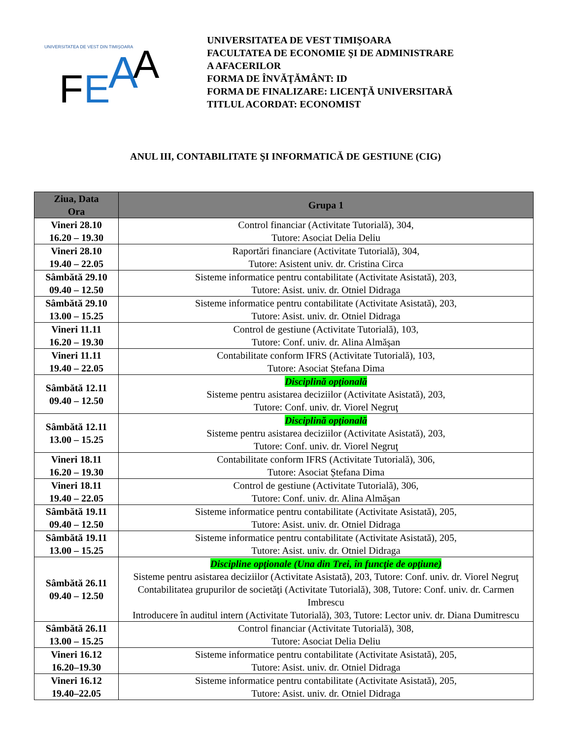UNIVERSITATEA DE VEST DIN TIMIŞOARA
F
E
A
A
UNIVERSITATEA DE VEST TIMIŞOARA
FACULTATEA DE ECONOMIE ŞI DE ADMINISTRARE
A AFACERILOR
FORMA DE ÎNVĂŢĂMÂNT: ID
FORMA DE FINALIZARE: LICENŢĂ UNIVERSITARĂ
TITLUL ACORDAT: ECONOMIST
ANUL III, CONTABILITATE ŞI INFORMATICĂ DE GESTIUNE (CIG)
| Ziua, Data Ora | Grupa 1 |
| --- | --- |
| Vineri 28.10 16.20 – 19.30 | Control financiar (Activitate Tutorială), 304, Tutore: Asociat Delia Deliu |
| Vineri 28.10 19.40 – 22.05 | Raportări financiare (Activitate Tutorială), 304, Tutore: Asistent univ. dr. Cristina Circa |
| Sâmbătă 29.10 09.40 – 12.50 | Sisteme informatice pentru contabilitate (Activitate Asistată), 203, Tutore: Asist. univ. dr. Otniel Didraga |
| Sâmbătă 29.10 13.00 – 15.25 | Sisteme informatice pentru contabilitate (Activitate Asistată), 203, Tutore: Asist. univ. dr. Otniel Didraga |
| Vineri 11.11 16.20 – 19.30 | Control de gestiune (Activitate Tutorială), 103, Tutore: Conf. univ. dr. Alina Almăşan |
| Vineri 11.11 19.40 – 22.05 | Contabilitate conform IFRS (Activitate Tutorială), 103, Tutore: Asociat Ștefana Dima |
| Sâmbătă 12.11 09.40 – 12.50 | Disciplină opţională Sisteme pentru asistarea deciziilor (Activitate Asistată), 203, Tutore: Conf. univ. dr. Viorel Negruţ |
| Sâmbătă 12.11 13.00 – 15.25 | Disciplină opţională Sisteme pentru asistarea deciziilor (Activitate Asistată), 203, Tutore: Conf. univ. dr. Viorel Negruţ |
| Vineri 18.11 16.20 – 19.30 | Contabilitate conform IFRS (Activitate Tutorială), 306, Tutore: Asociat Ștefana Dima |
| Vineri 18.11 19.40 – 22.05 | Control de gestiune (Activitate Tutorială), 306, Tutore: Conf. univ. dr. Alina Almăşan |
| Sâmbătă 19.11 09.40 – 12.50 | Sisteme informatice pentru contabilitate (Activitate Asistată), 205, Tutore: Asist. univ. dr. Otniel Didraga |
| Sâmbătă 19.11 13.00 – 15.25 | Sisteme informatice pentru contabilitate (Activitate Asistată), 205, Tutore: Asist. univ. dr. Otniel Didraga |
| Sâmbătă 26.11 09.40 – 12.50 | Discipline opţionale (Una din Trei, în funcţie de opţiune) Sisteme pentru asistarea deciziilor (Activitate Asistată), 203, Tutore: Conf. univ. dr. Viorel Negruţ Contabilitatea grupurilor de societăţi (Activitate Tutorială), 308, Tutore: Conf. univ. dr. Carmen Imbrescu Introducere în auditul intern (Activitate Tutorială), 303, Tutore: Lector univ. dr. Diana Dumitrescu |
| Sâmbătă 26.11 13.00 – 15.25 | Control financiar (Activitate Tutorială), 308, Tutore: Asociat Delia Deliu |
| Vineri 16.12 16.20–19.30 | Sisteme informatice pentru contabilitate (Activitate Asistată), 205, Tutore: Asist. univ. dr. Otniel Didraga |
| Vineri 16.12 19.40–22.05 | Sisteme informatice pentru contabilitate (Activitate Asistată), 205, Tutore: Asist. univ. dr. Otniel Didraga |